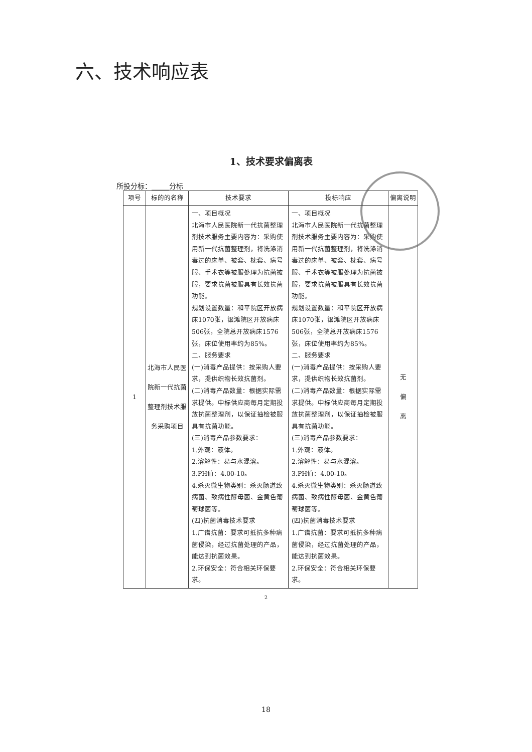六、技术响应表
1、技术要求偏离表
所投分标：_____分标
| 项号 | 标的的名称 | 技术要求 | 投标响应 | 偏离说明 |
| --- | --- | --- | --- | --- |
| 1 | 北海市人民医院新一代抗菌整理剂技术服务采购项目 | 一、项目概况 北海市人民医院新一代抗菌整理剂技术服务主要内容为：采购使用新一代抗菌整理剂，将洗涤消毒过的床单、被套、枕套、病号服、手术衣等被服处理为抗菌被服，要求抗菌被服具有长效抗菌功能。 规划设置数量：和平院区开放病床1070张，银滩院区开放病床506张，全院总开放病床1576张，床位使用率约为85%。 二、服务要求 (一)消毒产品提供：按采购人要求，提供织物长效抗菌剂。 (二)消毒产品数量：根据实际需求提供。中标供应商每月定期投放抗菌整理剂，以保证抽检被服具有抗菌功能。 (三)消毒产品参数要求： 1.外观：液体。 2.溶解性：易与水混溶。 3.PH值：4.00-10。 4.杀灭微生物类别：杀灭肠道致病菌、致病性酵母菌、金黄色葡萄球菌等。 (四)抗菌消毒技术要求 1.广谱抗菌：要求可抵抗多种病菌侵染，经过抗菌处理的产品，能达到抗菌效果。 2.环保安全：符合相关环保要求。 | 一、项目概况 北海市人民医院新一代抗菌整理剂技术服务主要内容为：采购使用新一代抗菌整理剂，将洗涤消毒过的床单、被套、枕套、病号服、手术衣等被服处理为抗菌被服，要求抗菌被服具有长效抗菌功能。 规划设置数量：和平院区开放病床1070张，银滩院区开放病床506张，全院总开放病床1576张，床位使用率约为85%。 二、服务要求 (一)消毒产品提供：按采购人要求，提供织物长效抗菌剂。 (二)消毒产品数量：根据实际需求提供。中标供应商每月定期投放抗菌整理剂，以保证抽检被服具有抗菌功能。 (三)消毒产品参数要求： 1.外观：液体。 2.溶解性：易与水混溶。 3.PH值：4.00-10。 4.杀灭微生物类别：杀灭肠道致病菌、致病性酵母菌、金黄色葡萄球菌等。 (四)抗菌消毒技术要求 1.广谱抗菌：要求可抵抗多种病菌侵染，经过抗菌处理的产品，能达到抗菌效果。 2.环保安全：符合相关环保要求。 | 无 偏 离 |
2
18